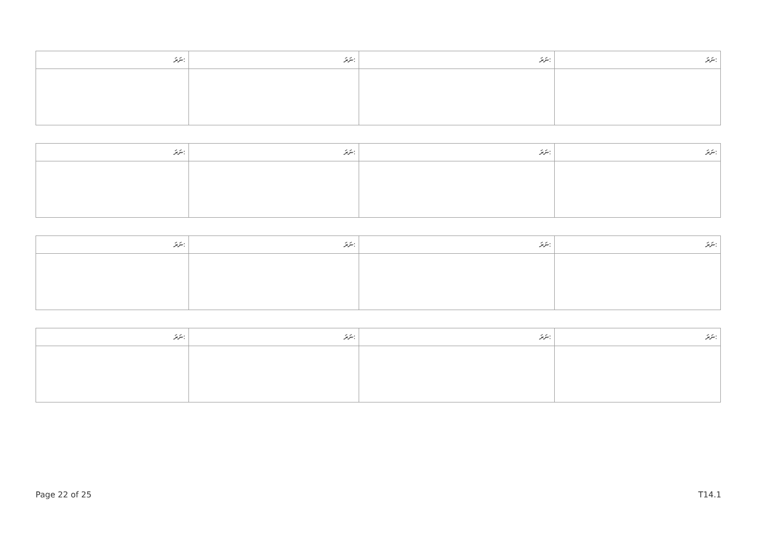| ނަރަ: | ނަރަ: | ނަރަ: | ނަރަ: |
| --- | --- | --- | --- |
| ނަރަ: | ނަރަ: | ނަރަ: | ނަރަ: |
| --- | --- | --- | --- |
| ނަރަ: | ނަރަ: | ނަރަ: | ނަރަ: |
| --- | --- | --- | --- |
| ނަރަ: | ނަރަ: | ނަރަ: | ނަރަ: |
| --- | --- | --- | --- |
Page 22 of 25 T14.1